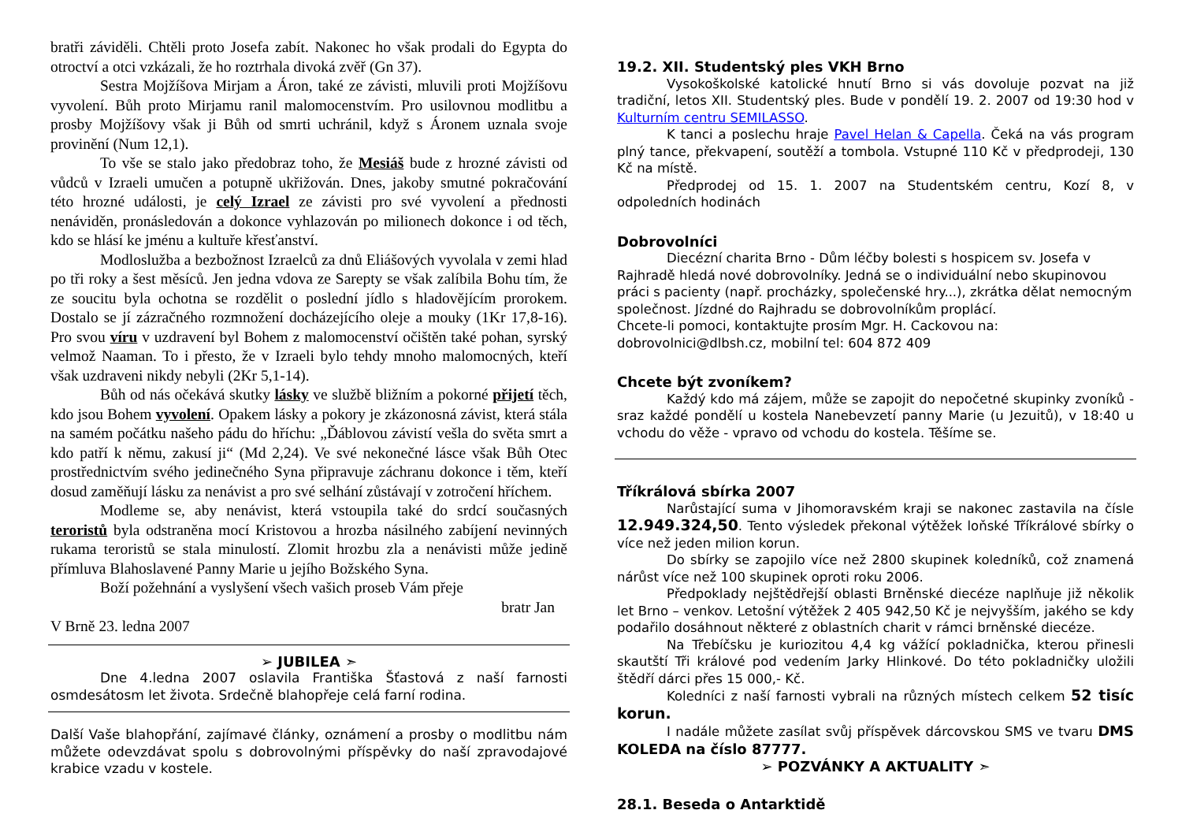bratři záviděli. Chtěli proto Josefa zabít. Nakonec ho však prodali do Egypta do otroctví a otci vzkázali, že ho roztrhala divoká zvěř (Gn 37).
Sestra Mojžíšova Mirjam a Áron, také ze závisti, mluvili proti Mojžíšovu vyvolení. Bůh proto Mirjamu ranil malomocenstvím. Pro usilovnou modlitbu a prosby Mojžíšovy však ji Bůh od smrti uchránil, když s Áronem uznala svoje provinění (Num 12,1).
To vše se stalo jako předobraz toho, že Mesiáš bude z hrozné závisti od vůdců v Izraeli umučen a potupně ukřižován. Dnes, jakoby smutné pokračování této hrozné události, je celý Izrael ze závisti pro své vyvolení a přednosti nenáviděn, pronásledován a dokonce vyhlazován po milionech dokonce i od těch, kdo se hlásí ke jménu a kultuře křesťanství.
Modloslužba a bezbožnost Izraelců za dnů Eliášových vyvolala v zemi hlad po tři roky a šest měsíců. Jen jedna vdova ze Sarepty se však zalíbila Bohu tím, že ze soucitu byla ochotna se rozdělit o poslední jídlo s hladovějícím prorokem. Dostalo se jí zázračného rozmnožení docházejícího oleje a mouky (1Kr 17,8-16). Pro svou víru v uzdravení byl Bohem z malomocenství očištěn také pohan, syrský velmož Naaman. To i přesto, že v Izraeli bylo tehdy mnoho malomocných, kteří však uzdraveni nikdy nebyli (2Kr 5,1-14).
Bůh od nás očekává skutky lásky ve službě bližním a pokorné přijetí těch, kdo jsou Bohem vyvolení. Opakem lásky a pokory je zkázonosná závist, která stála na samém počátku našeho pádu do hříchu: „Ďáblovou závistí vešla do světa smrt a kdo patří k němu, zakusí ji“ (Md 2,24). Ve své nekonečné lásce však Bůh Otec prostřednictvím svého jedinečného Syna připravuje záchranu dokonce i těm, kteří dosud zaměňují lásku za nenávist a pro své selhání zůstávají v zotročení hříchem.
Modleme se, aby nenávist, která vstoupila také do srdcí současných teroristů byla odstraněna mocí Kristovou a hrozba násilného zabíjení nevinných rukama teroristů se stala minulostí. Zlomit hrozbu zla a nenávisti může jedině přímluva Blahoslavené Panny Marie u jejího Božského Syna.
Boží požehnání a vyslyšení všech vašich proseb Vám přeje
bratr Jan
V Brně 23. ledna 2007
➢ JUBILEA ➣
Dne 4.ledna 2007 oslavila Františka Šťastová z naší farnosti osmdesátosm let života. Srdečně blahopřeje celá farní rodina.
Další Vaše blahopřání, zajímavé články, oznámení a prosby o modlitbu nám můžete odevzdávat spolu s dobrovolnými příspěvky do naší zpravodajové krabice vzadu v kostele.
19.2. XII. Studentský ples VKH Brno
Vysokoškolské katolické hnutí Brno si vás dovoluje pozvat na již tradiční, letos XII. Studentský ples. Bude v pondělí 19. 2. 2007 od 19:30 hod v Kulturním centru SEMILASSO.
K tanci a poslechu hraje Pavel Helan & Capella. Čeká na vás program plný tance, překvapení, soutěží a tombola. Vstupné 110 Kč v předprodeji, 130 Kč na místě.
Předprodej od 15. 1. 2007 na Studentském centru, Kozí 8, v odpoledních hodinách
Dobrovolníci
Diecézní charita Brno - Dům léčby bolesti s hospicem sv. Josefa v Rajhradě hledá nové dobrovolníky. Jedná se o individuální nebo skupinovou práci s pacienty (např. procházky, společenské hry...), zkrátka dělat nemocným společnost. Jízdné do Rajhradu se dobrovolníkům proplácí.
Chcete-li pomoci, kontaktujte prosím Mgr. H. Cackovou na: dobrovolnici@dlbsh.cz, mobilní tel: 604 872 409
Chcete být zvoníkem?
Každý kdo má zájem, může se zapojit do nepočetné skupinky zvoníků - sraz každé pondělí u kostela Nanebevzetí panny Marie (u Jezuitů), v 18:40 u vchodu do věže - vpravo od vchodu do kostela. Těšíme se.
Tříkrálová sbírka 2007
Narůstající suma v Jihomoravském kraji se nakonec zastavila na čísle 12.949.324,50. Tento výsledek překonal výtěžek loňské Tříkrálové sbírky o více než jeden milion korun.
Do sbírky se zapojilo více než 2800 skupinek koledníků, což znamená nárůst více než 100 skupinek oproti roku 2006.
Předpoklady nejštědřejší oblasti Brněnské diecéze naplňuje již několik let Brno – venkov. Letošní výtěžek 2 405 942,50 Kč je nejvyšším, jakého se kdy podařilo dosáhnout některé z oblastních charit v rámci brněnské diecéze.
Na Třebíčsku je kuriozitou 4,4 kg vážící pokladnička, kterou přinesli skautští Tři králové pod vedením Jarky Hlinkové. Do této pokladničky uložili štědří dárci přes 15 000,- Kč.
Koledníci z naší farnosti vybrali na různých místech celkem 52 tisíc korun.
I nadále můžete zasílat svůj příspěvek dárcovskou SMS ve tvaru DMS KOLEDA na číslo 87777.
➢ POZVÁNKY A AKTUALITY ➣
28.1. Beseda o Antarktidě